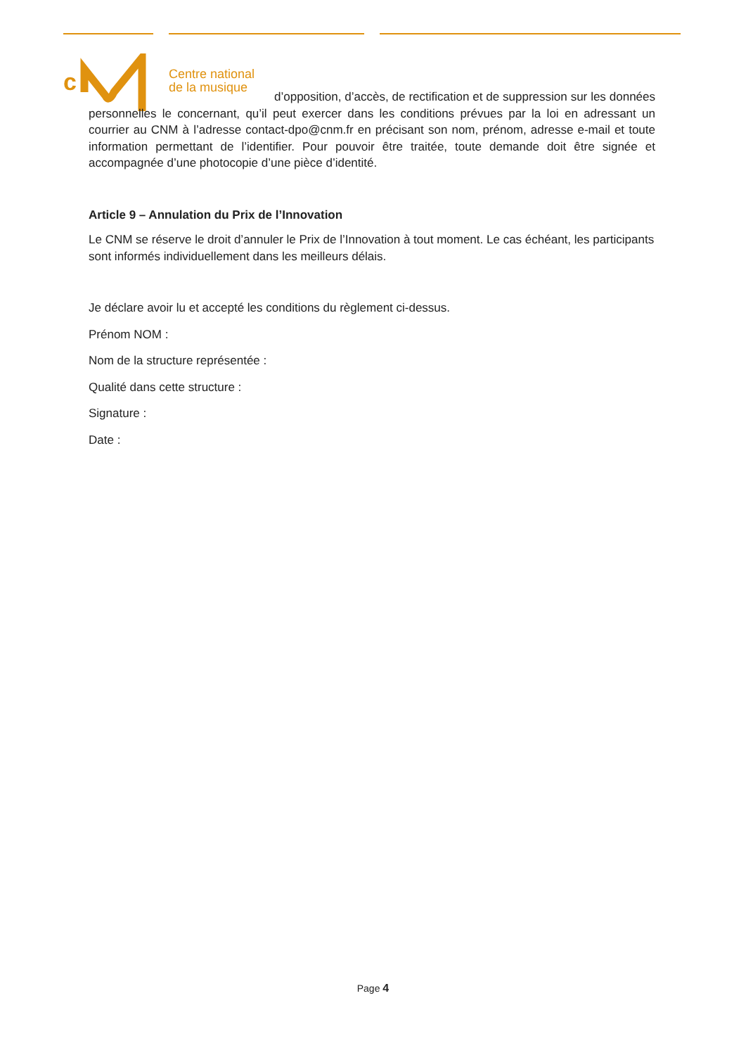c
Centre national
de la musique
d’opposition, d’accès, de rectification et de suppression sur les données personnelles le concernant, qu’il peut exercer dans les conditions prévues par la loi en adressant un courrier au CNM à l’adresse contact-dpo@cnm.fr en précisant son nom, prénom, adresse e-mail et toute information permettant de l’identifier. Pour pouvoir être traitée, toute demande doit être signée et accompagnée d’une photocopie d’une pièce d’identité.
Article 9 – Annulation du Prix de l’Innovation
Le CNM se réserve le droit d’annuler le Prix de l’Innovation à tout moment. Le cas échéant, les participants sont informés individuellement dans les meilleurs délais.
Je déclare avoir lu et accepté les conditions du règlement ci-dessus.
Prénom NOM :
Nom de la structure représentée :
Qualité dans cette structure :
Signature :
Date :
Page 4